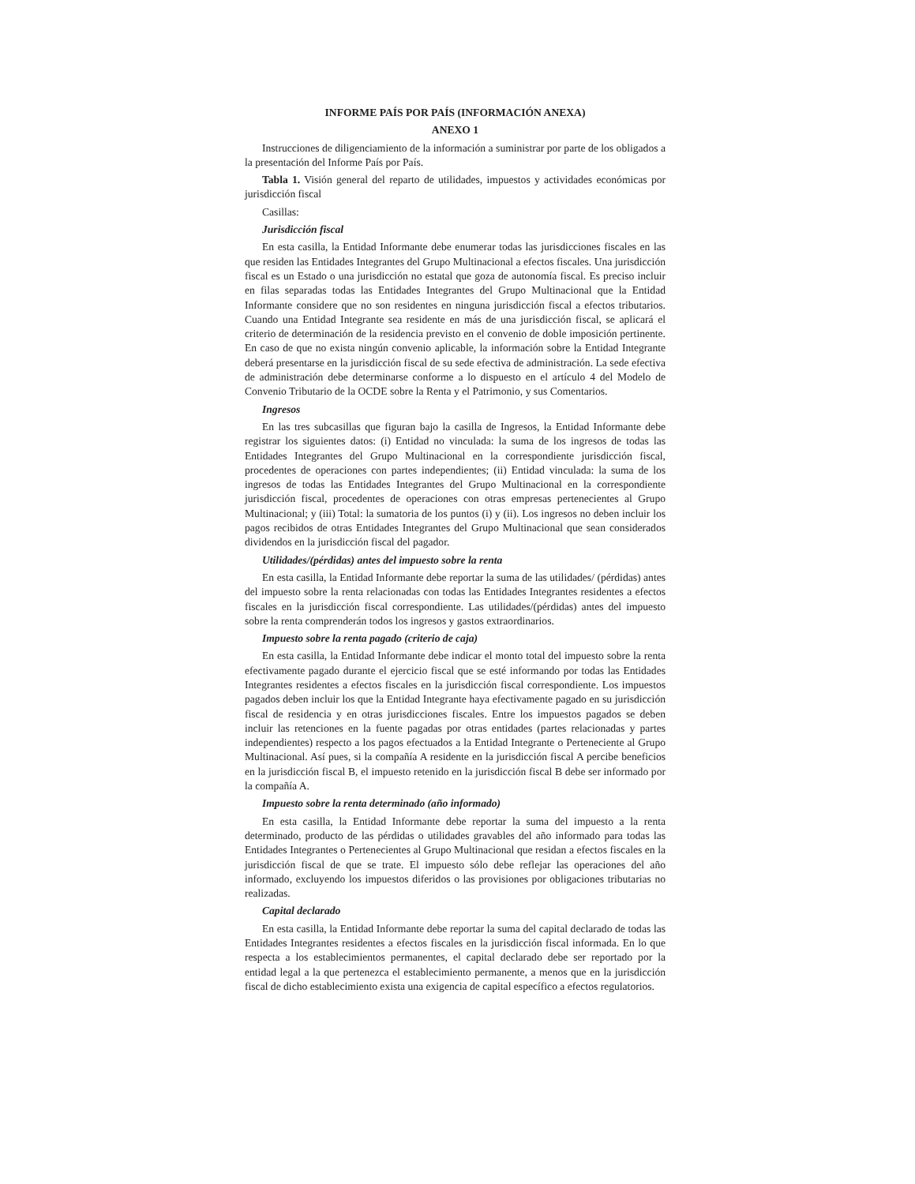INFORME PAÍS POR PAÍS (INFORMACIÓN ANEXA)
ANEXO 1
Instrucciones de diligenciamiento de la información a suministrar por parte de los obligados a la presentación del Informe País por País.
Tabla 1. Visión general del reparto de utilidades, impuestos y actividades económicas por jurisdicción fiscal
Casillas:
Jurisdicción fiscal
En esta casilla, la Entidad Informante debe enumerar todas las jurisdicciones fiscales en las que residen las Entidades Integrantes del Grupo Multinacional a efectos fiscales. Una jurisdicción fiscal es un Estado o una jurisdicción no estatal que goza de autonomía fiscal. Es preciso incluir en filas separadas todas las Entidades Integrantes del Grupo Multinacional que la Entidad Informante considere que no son residentes en ninguna jurisdicción fiscal a efectos tributarios. Cuando una Entidad Integrante sea residente en más de una jurisdicción fiscal, se aplicará el criterio de determinación de la residencia previsto en el convenio de doble imposición pertinente. En caso de que no exista ningún convenio aplicable, la información sobre la Entidad Integrante deberá presentarse en la jurisdicción fiscal de su sede efectiva de administración. La sede efectiva de administración debe determinarse conforme a lo dispuesto en el artículo 4 del Modelo de Convenio Tributario de la OCDE sobre la Renta y el Patrimonio, y sus Comentarios.
Ingresos
En las tres subcasillas que figuran bajo la casilla de Ingresos, la Entidad Informante debe registrar los siguientes datos: (i) Entidad no vinculada: la suma de los ingresos de todas las Entidades Integrantes del Grupo Multinacional en la correspondiente jurisdicción fiscal, procedentes de operaciones con partes independientes; (ii) Entidad vinculada: la suma de los ingresos de todas las Entidades Integrantes del Grupo Multinacional en la correspondiente jurisdicción fiscal, procedentes de operaciones con otras empresas pertenecientes al Grupo Multinacional; y (iii) Total: la sumatoria de los puntos (i) y (ii). Los ingresos no deben incluir los pagos recibidos de otras Entidades Integrantes del Grupo Multinacional que sean considerados dividendos en la jurisdicción fiscal del pagador.
Utilidades/(pérdidas) antes del impuesto sobre la renta
En esta casilla, la Entidad Informante debe reportar la suma de las utilidades/ (pérdidas) antes del impuesto sobre la renta relacionadas con todas las Entidades Integrantes residentes a efectos fiscales en la jurisdicción fiscal correspondiente. Las utilidades/(pérdidas) antes del impuesto sobre la renta comprenderán todos los ingresos y gastos extraordinarios.
Impuesto sobre la renta pagado (criterio de caja)
En esta casilla, la Entidad Informante debe indicar el monto total del impuesto sobre la renta efectivamente pagado durante el ejercicio fiscal que se esté informando por todas las Entidades Integrantes residentes a efectos fiscales en la jurisdicción fiscal correspondiente. Los impuestos pagados deben incluir los que la Entidad Integrante haya efectivamente pagado en su jurisdicción fiscal de residencia y en otras jurisdicciones fiscales. Entre los impuestos pagados se deben incluir las retenciones en la fuente pagadas por otras entidades (partes relacionadas y partes independientes) respecto a los pagos efectuados a la Entidad Integrante o Perteneciente al Grupo Multinacional. Así pues, si la compañía A residente en la jurisdicción fiscal A percibe beneficios en la jurisdicción fiscal B, el impuesto retenido en la jurisdicción fiscal B debe ser informado por la compañía A.
Impuesto sobre la renta determinado (año informado)
En esta casilla, la Entidad Informante debe reportar la suma del impuesto a la renta determinado, producto de las pérdidas o utilidades gravables del año informado para todas las Entidades Integrantes o Pertenecientes al Grupo Multinacional que residan a efectos fiscales en la jurisdicción fiscal de que se trate. El impuesto sólo debe reflejar las operaciones del año informado, excluyendo los impuestos diferidos o las provisiones por obligaciones tributarias no realizadas.
Capital declarado
En esta casilla, la Entidad Informante debe reportar la suma del capital declarado de todas las Entidades Integrantes residentes a efectos fiscales en la jurisdicción fiscal informada. En lo que respecta a los establecimientos permanentes, el capital declarado debe ser reportado por la entidad legal a la que pertenezca el establecimiento permanente, a menos que en la jurisdicción fiscal de dicho establecimiento exista una exigencia de capital específico a efectos regulatorios.